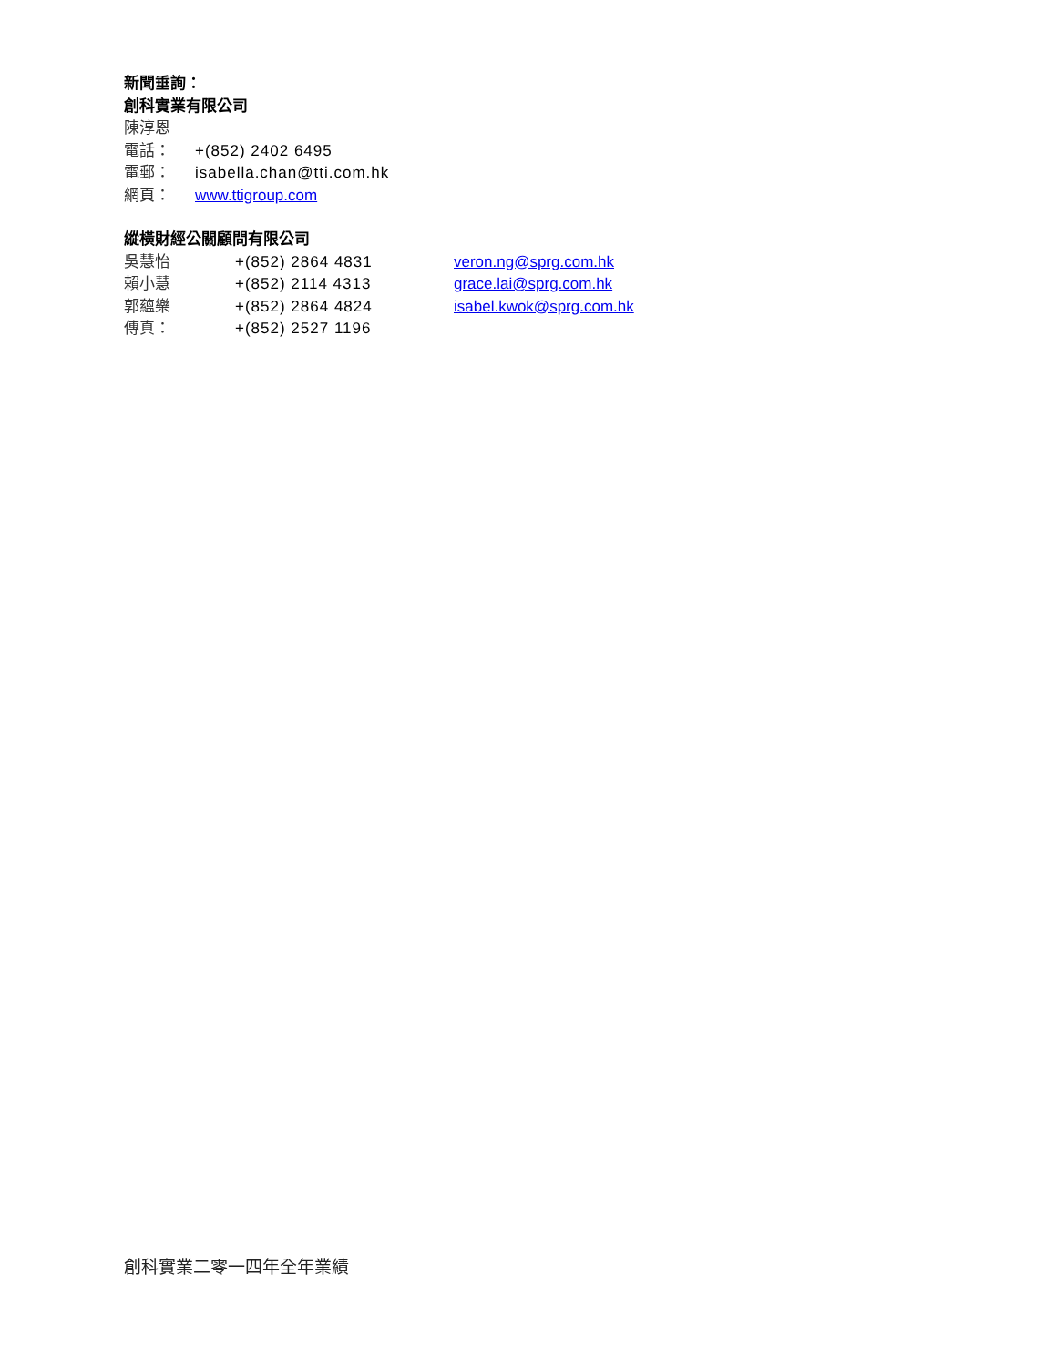新聞垂詢：
創科實業有限公司
陳淳恩
電話： +(852) 2402 6495
電郵： isabella.chan@tti.com.hk
網頁： www.ttigroup.com
縱橫財經公關顧問有限公司
吳慧怡 +(852) 2864 4831 veron.ng@sprg.com.hk
賴小慧 +(852) 2114 4313 grace.lai@sprg.com.hk
郭蘊樂 +(852) 2864 4824 isabel.kwok@sprg.com.hk
傳真： +(852) 2527 1196
創科實業二零一四年全年業績